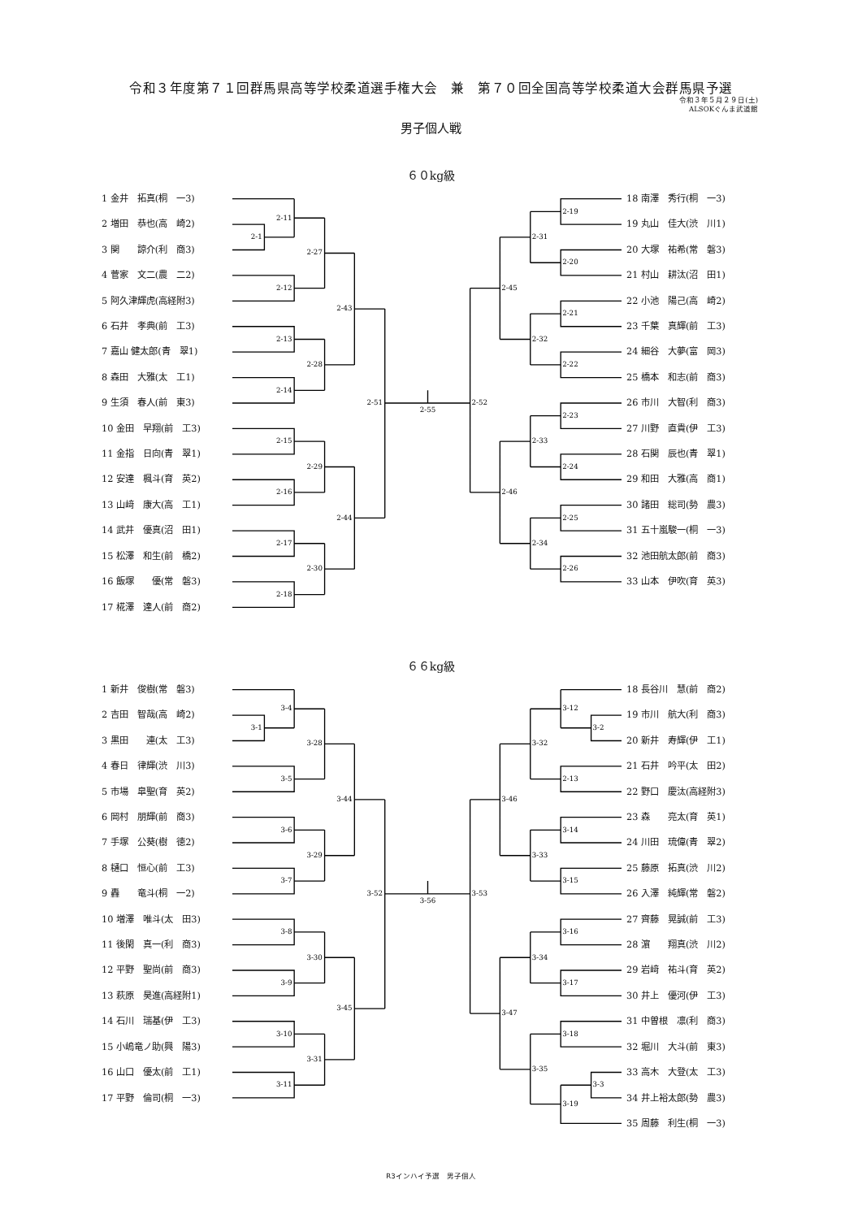令和３年度第７１回群馬県高等学校柔道選手権大会　兼　第７０回全国高等学校柔道大会群馬県予選
令和３年５月２９日(土)
ALSOKぐんま武道館
男子個人戦
６０kg級
1 金井　拓真(桐　一3)
2 増田　恭也(高　崎2)
3 関　　諒介(利　商3)
4 菅家　文二(農　二2)
5 阿久津輝虎(高経附3)
6 石井　孝典(前　工3)
7 嘉山 健太郎(青　翠1)
8 森田　大雅(太　工1)
9 生須　春人(前　東3)
10 金田　早翔(前　工3)
11 金指　日向(青　翠1)
12 安達　楓斗(育　英2)
13 山﨑　康大(高　工1)
14 武井　優真(沼　田1)
15 松澤　和生(前　橋2)
16 飯塚　　優(常　磐3)
17 椛澤　達人(前　商2)
2-11
2-1
2-12
2-27
2-13
2-14
2-28
2-43
2-15
2-16
2-29
2-17
2-18
2-30
2-44
2-51
2-55
2-19
2-20
2-31
2-21
2-22
2-32
2-45
2-23
2-24
2-33
2-25
2-26
2-34
2-46
2-52
18 南澤　秀行(桐　一3)
19 丸山　佳大(渋　川1)
20 大塚　祐希(常　磐3)
21 村山　耕汰(沼　田1)
22 小池　陽己(高　崎2)
23 千葉　真輝(前　工3)
24 細谷　大夢(富　岡3)
25 橋本　和志(前　商3)
26 市川　大智(利　商3)
27 川野　直貴(伊　工3)
28 石関　辰也(青　翠1)
29 和田　大雅(高　商1)
30 諸田　総司(勢　農3)
31 五十嵐駿一(桐　一3)
32 池田航太郎(前　商3)
33 山本　伊吹(育　英3)
６６kg級
1 新井　俊樹(常　磐3)
2 吉田　智哉(高　崎2)
3 黒田　　連(太　工3)
4 春日　律輝(渋　川3)
5 市場　皐聖(育　英2)
6 岡村　朋輝(前　商3)
7 手塚　公葵(樹　徳2)
8 樋口　恒心(前　工3)
9 轟　　竜斗(桐　一2)
10 増澤　唯斗(太　田3)
11 後閑　真一(利　商3)
12 平野　聖尚(前　商3)
13 萩原　昊進(高経附1)
14 石川　瑞基(伊　工3)
15 小嶋竜ノ助(興　陽3)
16 山口　優太(前　工1)
17 平野　倫司(桐　一3)
3-4
3-1
3-5
3-28
3-6
3-7
3-29
3-44
3-8
3-9
3-30
3-10
3-11
3-31
3-45
3-52
3-56
3-12
3-2
2-13
3-32
3-14
3-15
3-33
3-46
3-16
3-17
3-34
3-18
3-3
3-19
3-35
3-47
3-53
18 長谷川　慧(前　商2)
19 市川　航大(利　商3)
20 新井　寿輝(伊　工1)
21 石井　吟平(太　田2)
22 野口　慶汰(高経附3)
23 森　　亮太(育　英1)
24 川田　琉偉(青　翠2)
25 藤原　拓真(渋　川2)
26 入澤　純輝(常　磐2)
27 齊藤　晃誠(前　工3)
28 濵　　翔真(渋　川2)
29 岩﨑　祐斗(育　英2)
30 井上　優河(伊　工3)
31 中曽根　凛(利　商3)
32 堀川　大斗(前　東3)
33 高木　大登(太　工3)
34 井上裕太郎(勢　農3)
35 周藤　利生(桐　一3)
R3インハイ予選　男子個人